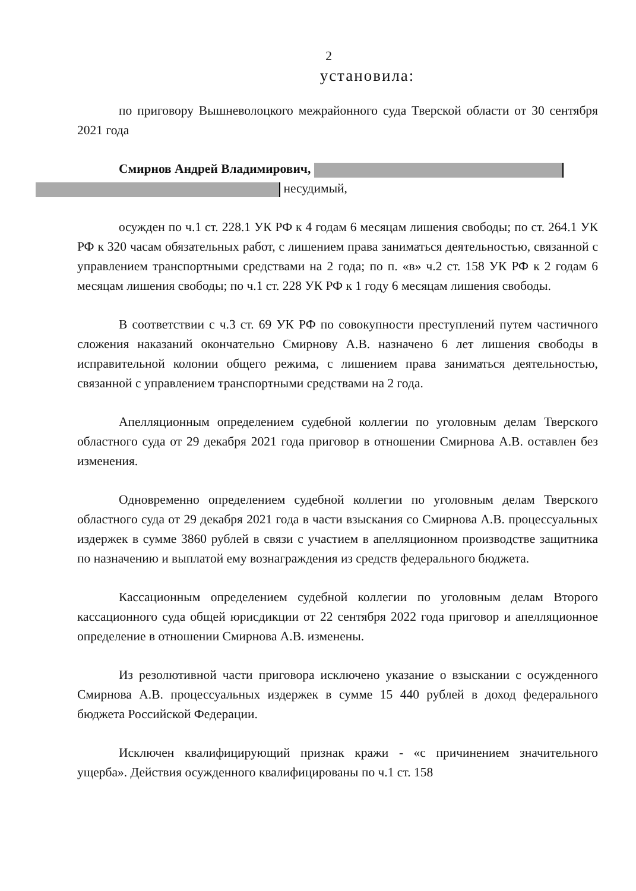2
установила:
по приговору Вышневолоцкого межрайонного суда Тверской области от 30 сентября 2021 года
Смирнов Андрей Владимирович,
несудимый,
осужден по ч.1 ст. 228.1 УК РФ к 4 годам 6 месяцам лишения свободы; по ст. 264.1 УК РФ к 320 часам обязательных работ, с лишением права заниматься деятельностью, связанной с управлением транспортными средствами на 2 года; по п. «в» ч.2 ст. 158 УК РФ к 2 годам 6 месяцам лишения свободы; по ч.1 ст. 228 УК РФ к 1 году 6 месяцам лишения свободы.
В соответствии с ч.3 ст. 69 УК РФ по совокупности преступлений путем частичного сложения наказаний окончательно Смирнову А.В. назначено 6 лет лишения свободы в исправительной колонии общего режима, с лишением права заниматься деятельностью, связанной с управлением транспортными средствами на 2 года.
Апелляционным определением судебной коллегии по уголовным делам Тверского областного суда от 29 декабря 2021 года приговор в отношении Смирнова А.В. оставлен без изменения.
Одновременно определением судебной коллегии по уголовным делам Тверского областного суда от 29 декабря 2021 года в части взыскания со Смирнова А.В. процессуальных издержек в сумме 3860 рублей в связи с участием в апелляционном производстве защитника по назначению и выплатой ему вознаграждения из средств федерального бюджета.
Кассационным определением судебной коллегии по уголовным делам Второго кассационного суда общей юрисдикции от 22 сентября 2022 года приговор и апелляционное определение в отношении Смирнова А.В. изменены.
Из резолютивной части приговора исключено указание о взыскании с осужденного Смирнова А.В. процессуальных издержек в сумме 15 440 рублей в доход федерального бюджета Российской Федерации.
Исключен квалифицирующий признак кражи - «с причинением значительного ущерба». Действия осужденного квалифицированы по ч.1 ст. 158